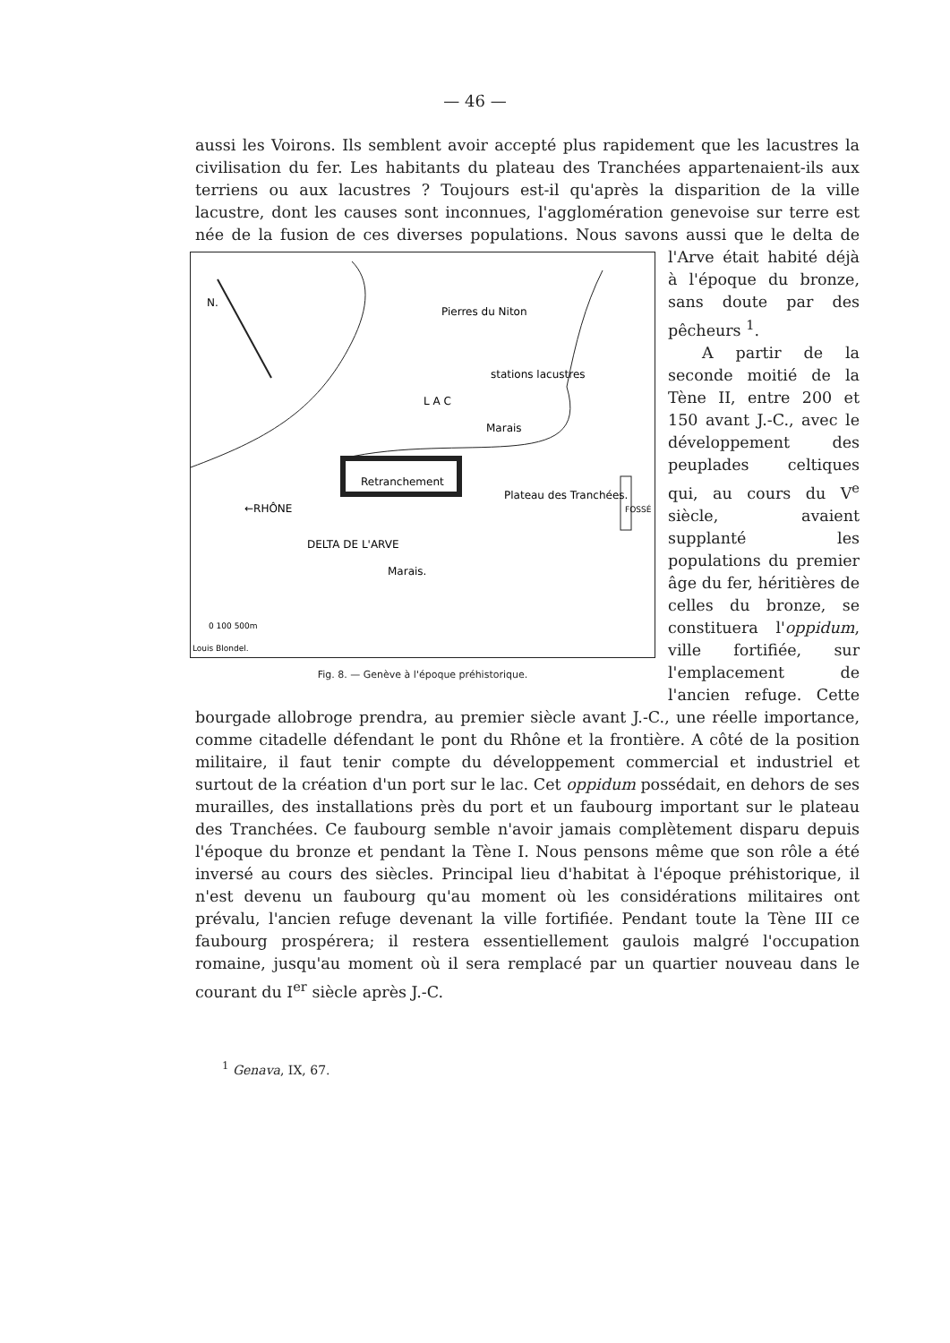— 46 —
aussi les Voirons. Ils semblent avoir accepté plus rapidement que les lacustres la civilisation du fer. Les habitants du plateau des Tranchées appartenaient-ils aux terriens ou aux lacustres ? Toujours est-il qu'après la disparition de la ville lacustre, dont les causes sont inconnues, l'agglomération genevoise sur terre est née de la fusion de ces diverses populations. Nous savons aussi que le delta de l'Arve était
N.
Pierres du Niton
L A C
stations lacustres
Marais
←RHÔNE
Retranchement
Plateau des Tranchées.
FOSSÉ
DELTA DE L'ARVE
Marais.
0 100 500m
Louis Blondel.
Fig. 8. — Genève à l'époque préhistorique. habité déjà à l'époque du bronze, sans doute par des pêcheurs <sup>1</sup>.
A partir de la seconde moitié de la Tène II, entre 200 et 150 avant J.-C., avec le développement des peuplades celtiques qui, au cours du V<sup>e</sup> siècle, avaient supplanté les populations du premier âge du fer, héritières de celles du bronze, se constituera l'oppidum, ville fortifiée, sur l'emplacement de l'ancien refuge. Cette bourgade allobroge prendra, au premier siècle avant J.-C., une réelle importance, comme citadelle défendant le pont du Rhône et la frontière. A côté de la position militaire, il faut tenir compte du développement commercial et industriel et surtout de la création d'un port sur le lac. Cet oppidum possédait, en dehors de ses murailles, des installations près du port et un faubourg important sur le plateau des Tranchées. Ce faubourg semble n'avoir jamais complètement disparu depuis l'époque du bronze et pendant la Tène I. Nous pensons même que son rôle a été inversé au cours des siècles. Principal lieu d'habitat à l'époque préhistorique, il n'est devenu un faubourg qu'au moment où les considérations militaires ont prévalu, l'ancien refuge devenant la ville fortifiée. Pendant toute la Tène III ce faubourg prospérera; il restera essentiellement gaulois malgré l'occupation romaine, jusqu'au moment où il sera remplacé par un quartier nouveau dans le courant du I<sup>er</sup> siècle après J.-C.
<sup>1</sup> Genava, IX, 67.